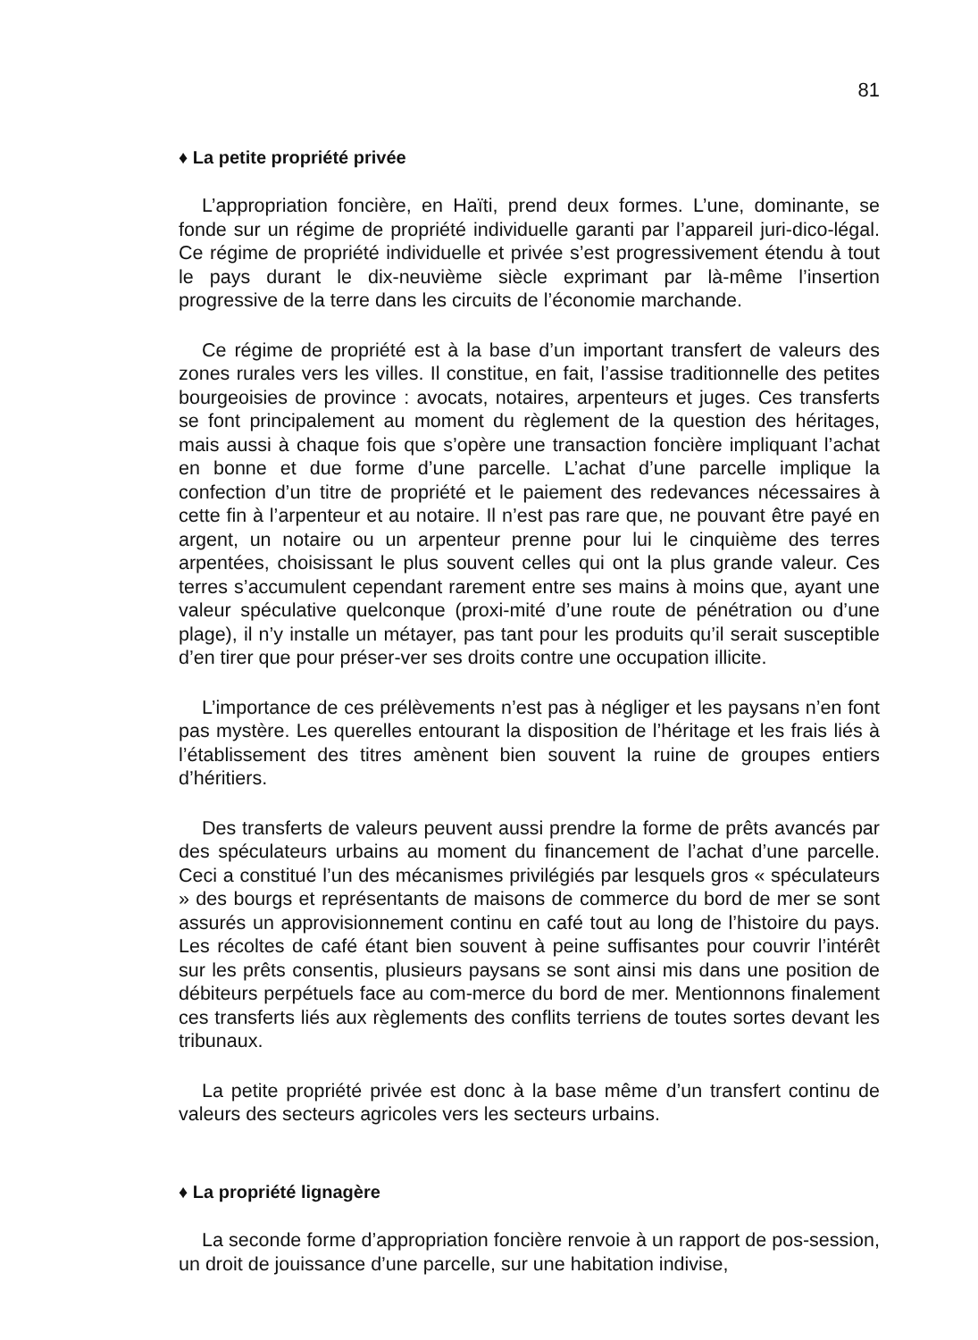81
♦ La petite propriété privée
L’appropriation foncière, en Haïti, prend deux formes. L’une, dominante, se fonde sur un régime de propriété individuelle garanti par l’appareil juri-dico-légal. Ce régime de propriété individuelle et privée s’est progressivement étendu à tout le pays durant le dix-neuvième siècle exprimant par là-même l’insertion progressive de la terre dans les circuits de l’économie marchande.
Ce régime de propriété est à la base d’un important transfert de valeurs des zones rurales vers les villes. Il constitue, en fait, l’assise traditionnelle des petites bourgeoisies de province : avocats, notaires, arpenteurs et juges. Ces transferts se font principalement au moment du règlement de la question des héritages, mais aussi à chaque fois que s’opère une transaction foncière impliquant l’achat en bonne et due forme d’une parcelle. L’achat d’une parcelle implique la confection d’un titre de propriété et le paiement des redevances nécessaires à cette fin à l’arpenteur et au notaire. Il n’est pas rare que, ne pouvant être payé en argent, un notaire ou un arpenteur prenne pour lui le cinquième des terres arpentées, choisissant le plus souvent celles qui ont la plus grande valeur. Ces terres s’accumulent cependant rarement entre ses mains à moins que, ayant une valeur spéculative quelconque (proxi-mité d’une route de pénétration ou d’une plage), il n’y installe un métayer, pas tant pour les produits qu’il serait susceptible d’en tirer que pour préser-ver ses droits contre une occupation illicite.
L’importance de ces prélèvements n’est pas à négliger et les paysans n’en font pas mystère. Les querelles entourant la disposition de l’héritage et les frais liés à l’établissement des titres amènent bien souvent la ruine de groupes entiers d’héritiers.
Des transferts de valeurs peuvent aussi prendre la forme de prêts avancés par des spéculateurs urbains au moment du financement de l’achat d’une parcelle. Ceci a constitué l’un des mécanismes privilégiés par lesquels gros « spéculateurs » des bourgs et représentants de maisons de commerce du bord de mer se sont assurés un approvisionnement continu en café tout au long de l’histoire du pays. Les récoltes de café étant bien souvent à peine suffisantes pour couvrir l’intérêt sur les prêts consentis, plusieurs paysans se sont ainsi mis dans une position de débiteurs perpétuels face au com-merce du bord de mer. Mentionnons finalement ces transferts liés aux règlements des conflits terriens de toutes sortes devant les tribunaux.
La petite propriété privée est donc à la base même d’un transfert continu de valeurs des secteurs agricoles vers les secteurs urbains.
♦ La propriété lignagère
La seconde forme d’appropriation foncière renvoie à un rapport de pos-session, un droit de jouissance d’une parcelle, sur une habitation indivise,